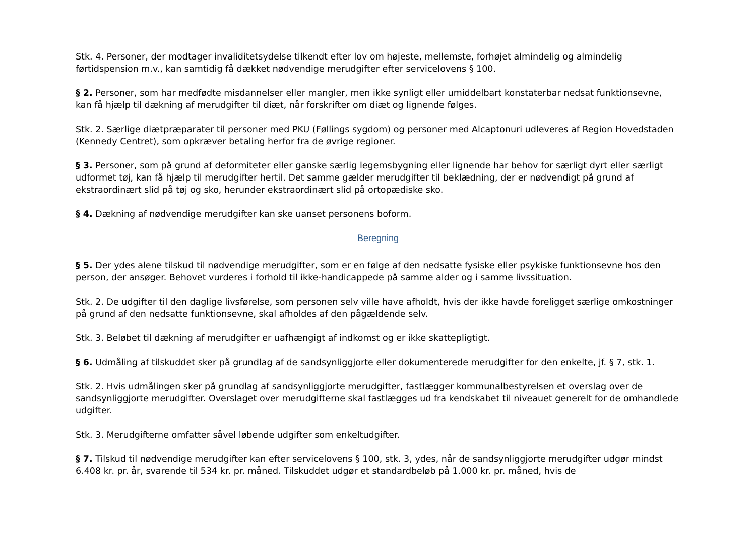Stk. 4. Personer, der modtager invaliditetsydelse tilkendt efter lov om højeste, mellemste, forhøjet almindelig og almindelig førtidspension m.v., kan samtidig få dækket nødvendige merudgifter efter servicelovens § 100.
§ 2. Personer, som har medfødte misdannelser eller mangler, men ikke synligt eller umiddelbart konstaterbar nedsat funktionsevne, kan få hjælp til dækning af merudgifter til diæt, når forskrifter om diæt og lignende følges.
Stk. 2. Særlige diætpræparater til personer med PKU (Føllings sygdom) og personer med Alcaptonuri udleveres af Region Hovedstaden (Kennedy Centret), som opkræver betaling herfor fra de øvrige regioner.
§ 3. Personer, som på grund af deformiteter eller ganske særlig legemsbygning eller lignende har behov for særligt dyrt eller særligt udformet tøj, kan få hjælp til merudgifter hertil. Det samme gælder merudgifter til beklædning, der er nødvendigt på grund af ekstraordinært slid på tøj og sko, herunder ekstraordinært slid på ortopædiske sko.
§ 4. Dækning af nødvendige merudgifter kan ske uanset personens boform.
Beregning
§ 5. Der ydes alene tilskud til nødvendige merudgifter, som er en følge af den nedsatte fysiske eller psykiske funktionsevne hos den person, der ansøger. Behovet vurderes i forhold til ikke-handicappede på samme alder og i samme livssituation.
Stk. 2. De udgifter til den daglige livsførelse, som personen selv ville have afholdt, hvis der ikke havde foreligget særlige omkostninger på grund af den nedsatte funktionsevne, skal afholdes af den pågældende selv.
Stk. 3. Beløbet til dækning af merudgifter er uafhængigt af indkomst og er ikke skattepligtigt.
§ 6. Udmåling af tilskuddet sker på grundlag af de sandsynliggjorte eller dokumenterede merudgifter for den enkelte, jf. § 7, stk. 1.
Stk. 2. Hvis udmålingen sker på grundlag af sandsynliggjorte merudgifter, fastlægger kommunalbestyrelsen et overslag over de sandsynliggjorte merudgifter. Overslaget over merudgifterne skal fastlægges ud fra kendskabet til niveauet generelt for de omhandlede udgifter.
Stk. 3. Merudgifterne omfatter såvel løbende udgifter som enkeltudgifter.
§ 7. Tilskud til nødvendige merudgifter kan efter servicelovens § 100, stk. 3, ydes, når de sandsynliggjorte merudgifter udgør mindst 6.408 kr. pr. år, svarende til 534 kr. pr. måned. Tilskuddet udgør et standardbeløb på 1.000 kr. pr. måned, hvis de